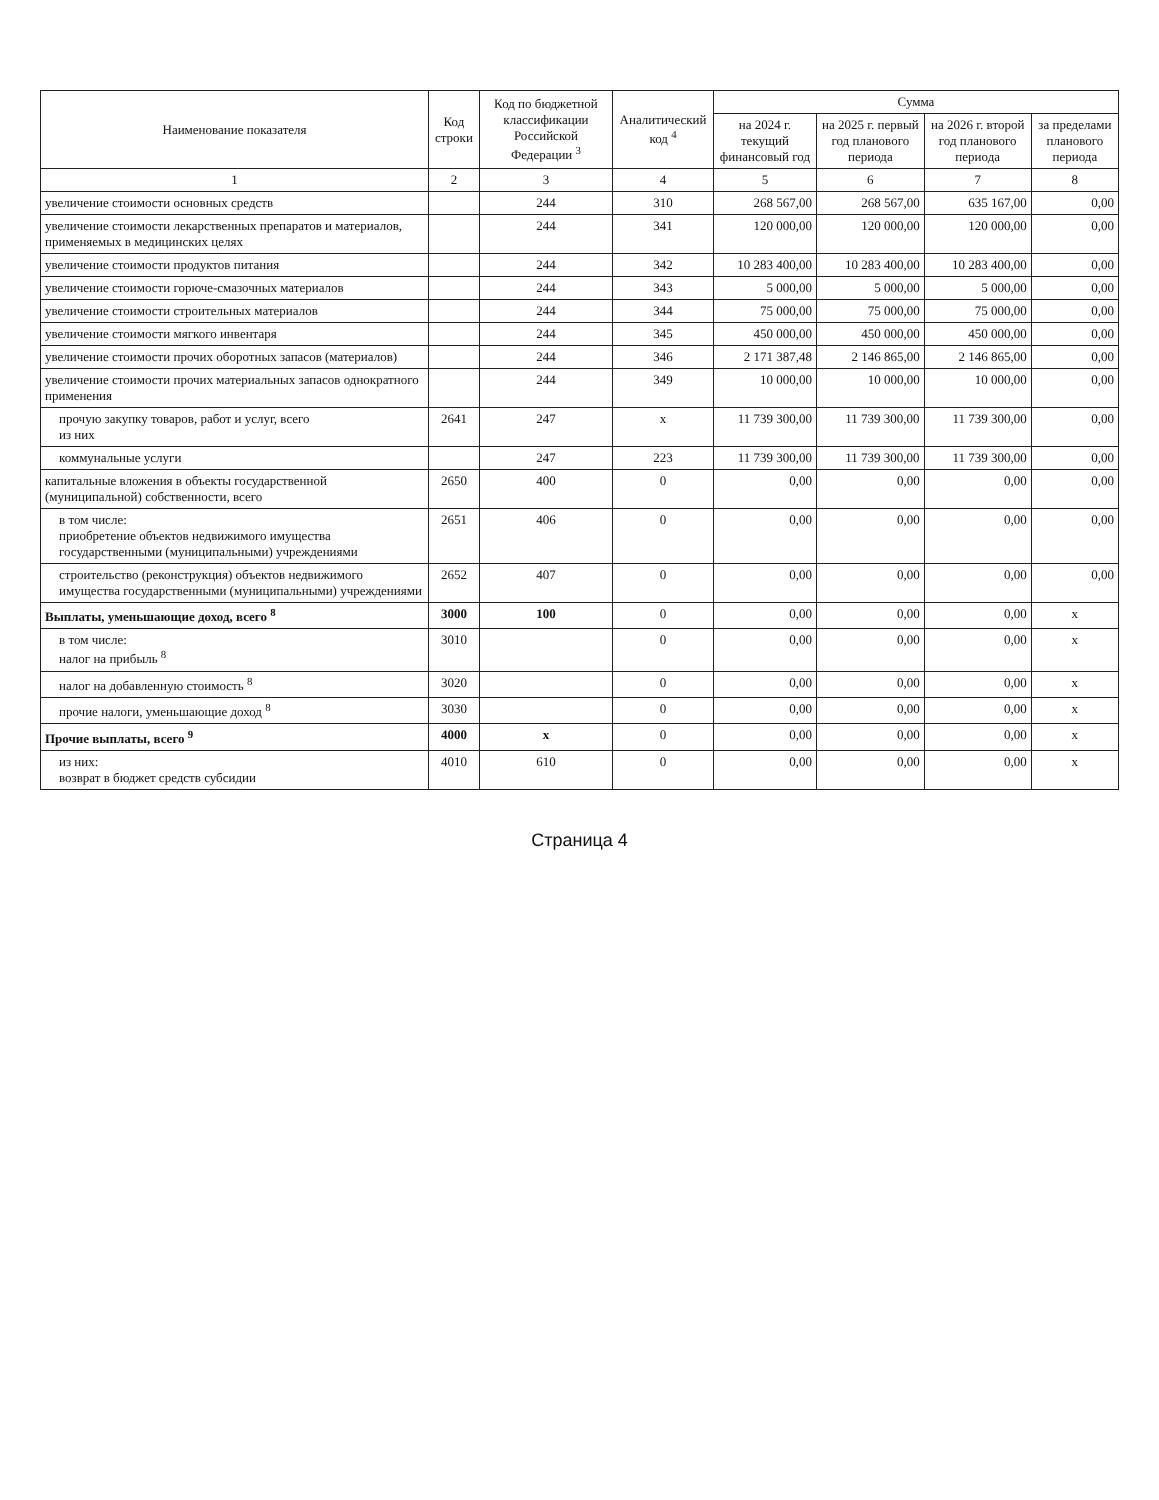| Наименование показателя | Код строки | Код по бюджетной классификации Российской Федерации <sup>3</sup> | Аналитический код <sup>4</sup> | Сумма | | | |
| --- | --- | --- | --- | --- | --- | --- | --- |
| | | | | на 2024 г. текущий финансовый год | на 2025 г. первый год планового периода | на 2026 г. второй год планового периода | за пределами планового периода |
| 1 | 2 | 3 | 4 | 5 | 6 | 7 | 8 |
| увеличение стоимости основных средств | | 244 | 310 | 268 567,00 | 268 567,00 | 635 167,00 | 0,00 |
| увеличение стоимости лекарственных препаратов и материалов, применяемых в медицинских целях | | 244 | 341 | 120 000,00 | 120 000,00 | 120 000,00 | 0,00 |
| увеличение стоимости продуктов питания | | 244 | 342 | 10 283 400,00 | 10 283 400,00 | 10 283 400,00 | 0,00 |
| увеличение стоимости горюче-смазочных материалов | | 244 | 343 | 5 000,00 | 5 000,00 | 5 000,00 | 0,00 |
| увеличение стоимости строительных материалов | | 244 | 344 | 75 000,00 | 75 000,00 | 75 000,00 | 0,00 |
| увеличение стоимости мягкого инвентаря | | 244 | 345 | 450 000,00 | 450 000,00 | 450 000,00 | 0,00 |
| увеличение стоимости прочих оборотных запасов (материалов) | | 244 | 346 | 2 171 387,48 | 2 146 865,00 | 2 146 865,00 | 0,00 |
| увеличение стоимости прочих материальных запасов однократного применения | | 244 | 349 | 10 000,00 | 10 000,00 | 10 000,00 | 0,00 |
| прочую закупку товаров, работ и услуг, всего из них | 2641 | 247 | x | 11 739 300,00 | 11 739 300,00 | 11 739 300,00 | 0,00 |
| коммунальные услуги | | 247 | 223 | 11 739 300,00 | 11 739 300,00 | 11 739 300,00 | 0,00 |
| капитальные вложения в объекты государственной (муниципальной) собственности, всего | 2650 | 400 | 0 | 0,00 | 0,00 | 0,00 | 0,00 |
| в том числе: приобретение объектов недвижимого имущества государственными (муниципальными) учреждениями | 2651 | 406 | 0 | 0,00 | 0,00 | 0,00 | 0,00 |
| строительство (реконструкция) объектов недвижимого имущества государственными (муниципальными) учреждениями | 2652 | 407 | 0 | 0,00 | 0,00 | 0,00 | 0,00 |
| Выплаты, уменьшающие доход, всего <sup>8</sup> | 3000 | 100 | 0 | 0,00 | 0,00 | 0,00 | x |
| в том числе: налог на прибыль <sup>8</sup> | 3010 | | 0 | 0,00 | 0,00 | 0,00 | x |
| налог на добавленную стоимость <sup>8</sup> | 3020 | | 0 | 0,00 | 0,00 | 0,00 | x |
| прочие налоги, уменьшающие доход <sup>8</sup> | 3030 | | 0 | 0,00 | 0,00 | 0,00 | x |
| Прочие выплаты, всего <sup>9</sup> | 4000 | x | 0 | 0,00 | 0,00 | 0,00 | x |
| из них: возврат в бюджет средств субсидии | 4010 | 610 | 0 | 0,00 | 0,00 | 0,00 | x |
Страница 4